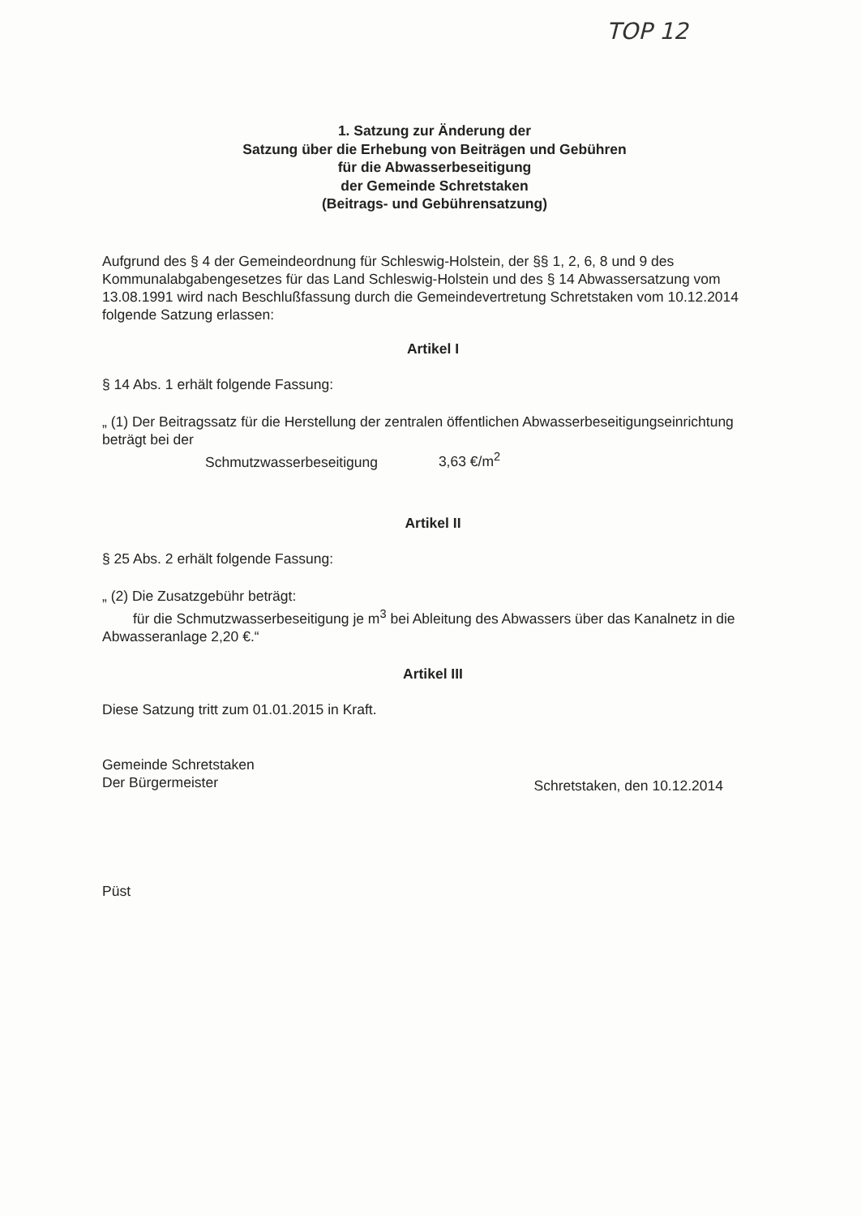TOP 12
1. Satzung zur Änderung der
Satzung über die Erhebung von Beiträgen und Gebühren
für die Abwasserbeseitigung
der Gemeinde Schretstaken
(Beitrags- und Gebührensatzung)
Aufgrund des § 4 der Gemeindeordnung für Schleswig-Holstein, der §§ 1, 2, 6, 8 und 9 des Kommunalabgabengesetzes für das Land Schleswig-Holstein und des § 14 Abwassersatzung vom 13.08.1991 wird nach Beschlußfassung durch die Gemeindevertretung Schretstaken vom 10.12.2014 folgende Satzung erlassen:
Artikel I
§ 14 Abs. 1 erhält folgende Fassung:
„ (1) Der Beitragssatz für die Herstellung der zentralen öffentlichen Abwasserbeseitigungseinrichtung beträgt bei der
Schmutzwasserbeseitigung 3,63 €/m<sup>2</sup>
Artikel II
§ 25 Abs. 2 erhält folgende Fassung:
„ (2) Die Zusatzgebühr beträgt:
für die Schmutzwasserbeseitigung je m<sup>3</sup> bei Ableitung des Abwassers über das Kanalnetz in die Abwasseranlage 2,20 €.“
Artikel III
Diese Satzung tritt zum 01.01.2015 in Kraft.
Gemeinde Schretstaken
Der Bürgermeister
Schretstaken, den 10.12.2014
Püst